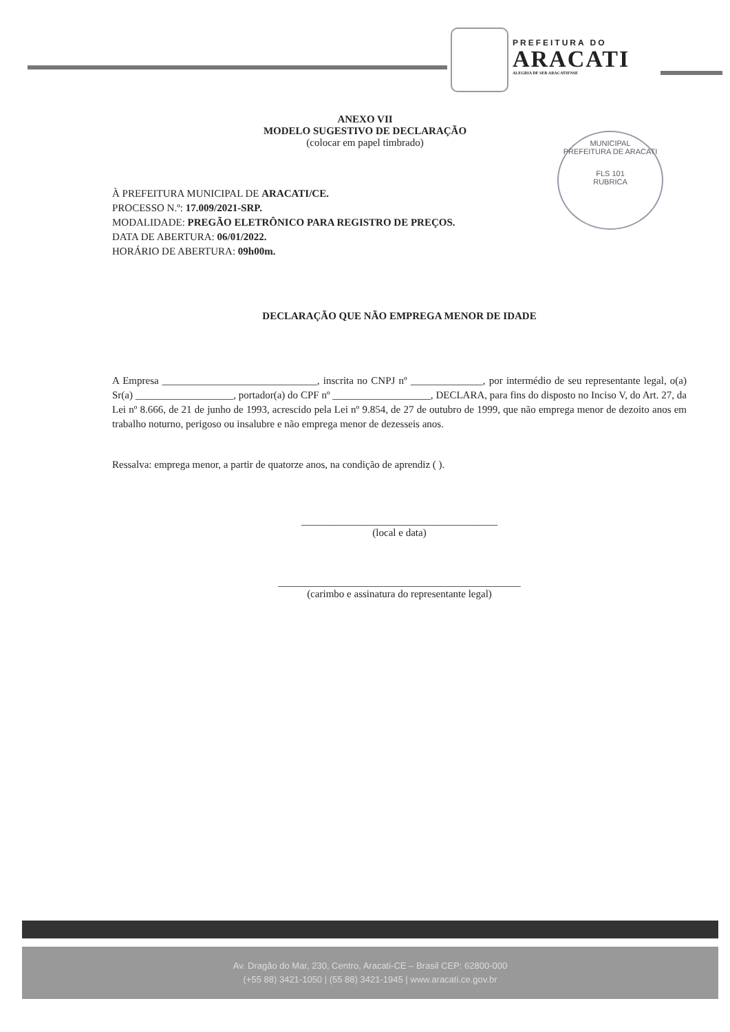PREFEITURA DO
ARACATI
ALEGRIA DE SER ARACATIENSE
MUNICIPAL
PREFEITURA DE ARACATI
FLS 101
RUBRICA
ANEXO VII
MODELO SUGESTIVO DE DECLARAÇÃO
(colocar em papel timbrado)
À PREFEITURA MUNICIPAL DE ARACATI/CE.
PROCESSO N.º: 17.009/2021-SRP.
MODALIDADE: PREGÃO ELETRÔNICO PARA REGISTRO DE PREÇOS.
DATA DE ABERTURA: 06/01/2022.
HORÁRIO DE ABERTURA: 09h00m.
DECLARAÇÃO QUE NÃO EMPREGA MENOR DE IDADE
A Empresa ______________________________, inscrita no CNPJ nº ______________, por intermédio de seu representante legal, o(a) Sr(a) ___________________, portador(a) do CPF nº ___________________, DECLARA, para fins do disposto no Inciso V, do Art. 27, da Lei nº 8.666, de 21 de junho de 1993, acrescido pela Lei nº 9.854, de 27 de outubro de 1999, que não emprega menor de dezoito anos em trabalho noturno, perigoso ou insalubre e não emprega menor de dezesseis anos.
Ressalva: emprega menor, a partir de quatorze anos, na condição de aprendiz ( ).
______________________________________
(local e data)
_______________________________________________
(carimbo e assinatura do representante legal)
Av. Dragão do Mar, 230, Centro, Aracati-CE – Brasil CEP: 62800-000
(+55 88) 3421-1050 | (55 88) 3421-1945 | www.aracati.ce.gov.br